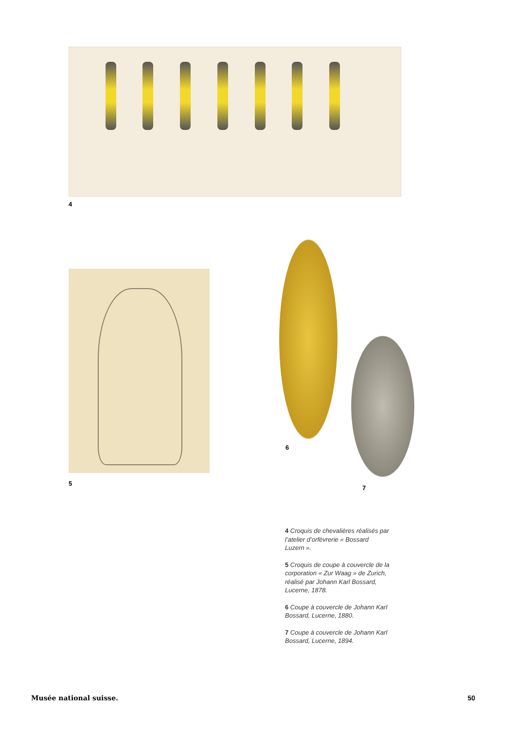4
5
6
7
4 Croquis de chevalières réalisés par l’atelier d’orfèvrerie « Bossard Luzern ».
5 Croquis de coupe à couvercle de la corporation « Zur Waag » de Zurich, réalisé par Johann Karl Bossard, Lucerne, 1878.
6 Coupe à couvercle de Johann Karl Bossard, Lucerne, 1880.
7 Coupe à couvercle de Johann Karl Bossard, Lucerne, 1894.
Musée national suisse. 50